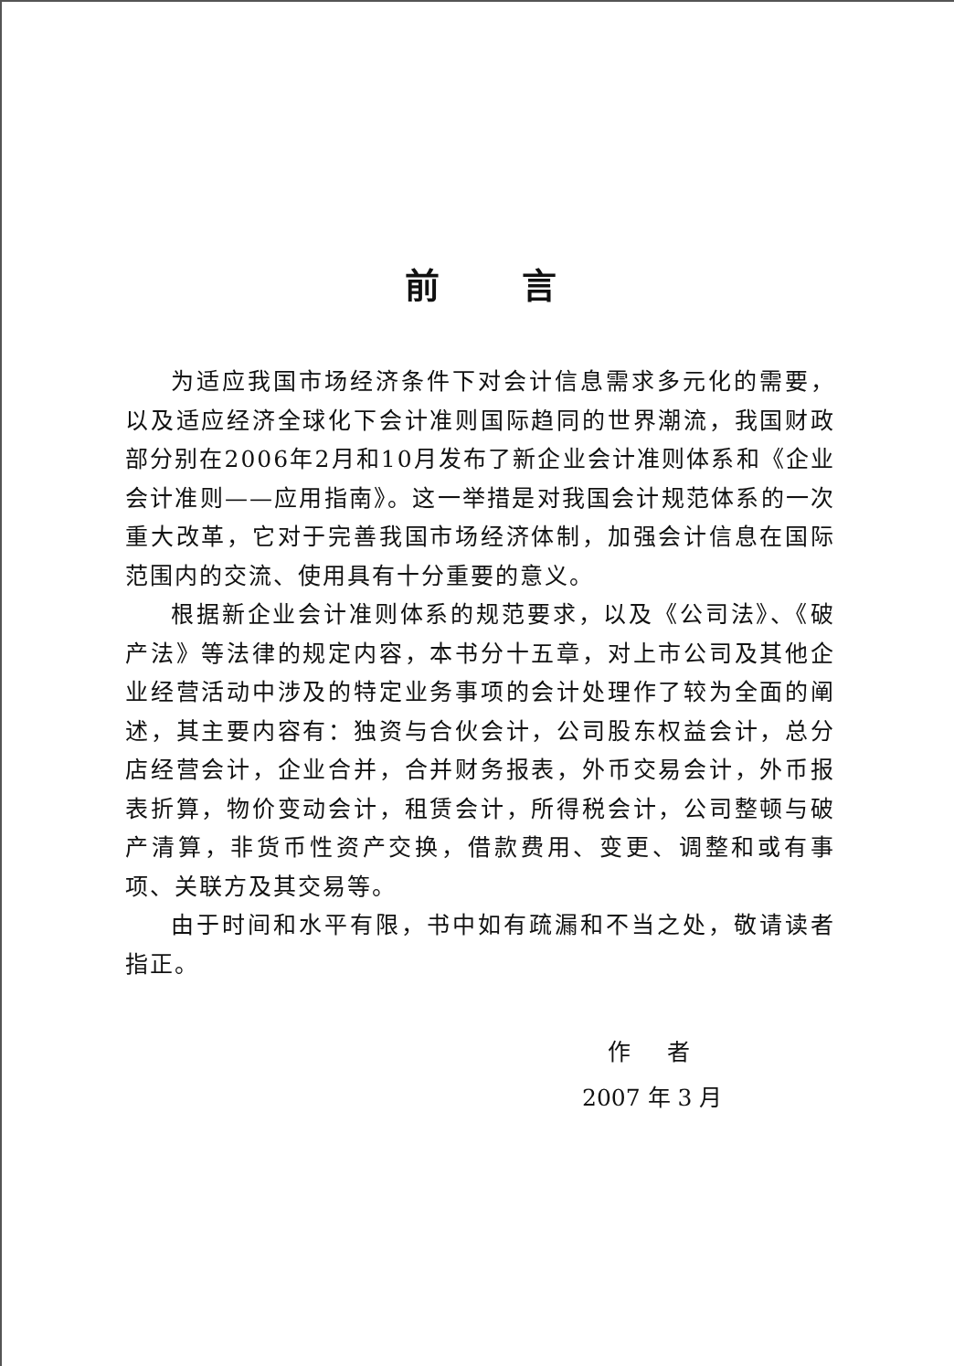前言
为适应我国市场经济条件下对会计信息需求多元化的需要，以及适应经济全球化下会计准则国际趋同的世界潮流，我国财政部分别在2006年2月和10月发布了新企业会计准则体系和《企业会计准则——应用指南》。这一举措是对我国会计规范体系的一次重大改革，它对于完善我国市场经济体制，加强会计信息在国际范围内的交流、使用具有十分重要的意义。
根据新企业会计准则体系的规范要求，以及《公司法》、《破产法》等法律的规定内容，本书分十五章，对上市公司及其他企业经营活动中涉及的特定业务事项的会计处理作了较为全面的阐述，其主要内容有：独资与合伙会计，公司股东权益会计，总分店经营会计，企业合并，合并财务报表，外币交易会计，外币报表折算，物价变动会计，租赁会计，所得税会计，公司整顿与破产清算，非货币性资产交换，借款费用、变更、调整和或有事项、关联方及其交易等。
由于时间和水平有限，书中如有疏漏和不当之处，敬请读者指正。
作 者
2007 年 3 月